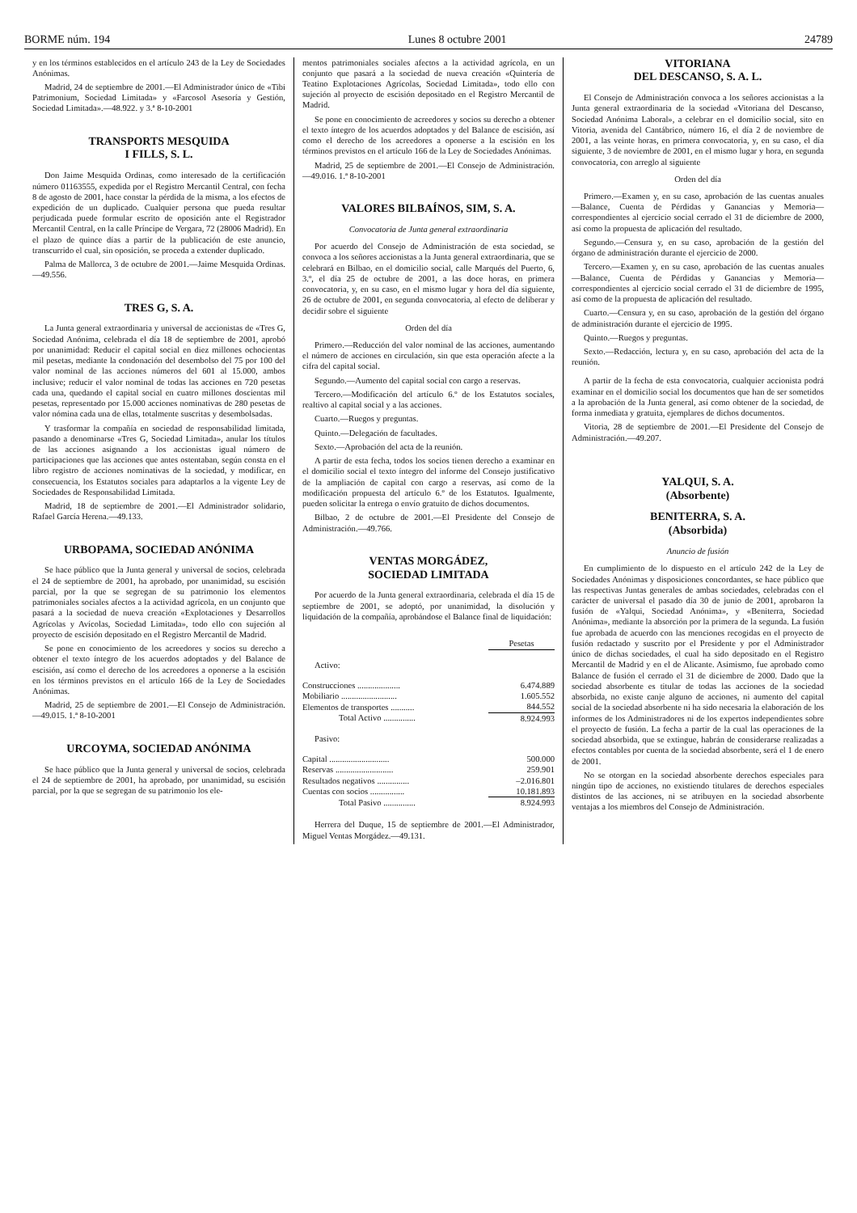BORME núm. 194 Lunes 8 octubre 2001 24789
y en los términos establecidos en el artículo 243 de la Ley de Sociedades Anónimas.
Madrid, 24 de septiembre de 2001.—El Administrador único de «Tibi Patrimonium, Sociedad Limitada» y «Farcosol Asesoría y Gestión, Sociedad Limitada».—48.922. y 3.ª 8-10-2001
TRANSPORTS MESQUIDA
I FILLS, S. L.
Don Jaime Mesquida Ordinas, como interesado de la certificación número 01163555, expedida por el Registro Mercantil Central, con fecha 8 de agosto de 2001, hace constar la pérdida de la misma, a los efectos de expedición de un duplicado. Cualquier persona que pueda resultar perjudicada puede formular escrito de oposición ante el Registrador Mercantil Central, en la calle Príncipe de Vergara, 72 (28006 Madrid). En el plazo de quince días a partir de la publicación de este anuncio, transcurrido el cual, sin oposición, se proceda a extender duplicado.
Palma de Mallorca, 3 de octubre de 2001.—Jaime Mesquida Ordinas.—49.556.
TRES G, S. A.
La Junta general extraordinaria y universal de accionistas de «Tres G, Sociedad Anónima, celebrada el día 18 de septiembre de 2001, aprobó por unanimidad: Reducir el capital social en diez millones ochocientas mil pesetas, mediante la condonación del desembolso del 75 por 100 del valor nominal de las acciones números del 601 al 15.000, ambos inclusive; reducir el valor nominal de todas las acciones en 720 pesetas cada una, quedando el capital social en cuatro millones doscientas mil pesetas, representado por 15.000 acciones nominativas de 280 pesetas de valor nómina cada una de ellas, totalmente suscritas y desembolsadas.
Y trasformar la compañía en sociedad de responsabilidad limitada, pasando a denominarse «Tres G, Sociedad Limitada», anular los títulos de las acciones asignando a los accionistas igual número de participaciones que las acciones que antes ostentaban, según consta en el libro registro de acciones nominativas de la sociedad, y modificar, en consecuencia, los Estatutos sociales para adaptarlos a la vigente Ley de Sociedades de Responsabilidad Limitada.
Madrid, 18 de septiembre de 2001.—El Administrador solidario, Rafael García Herena.—49.133.
URBOPAMA, SOCIEDAD ANÓNIMA
Se hace público que la Junta general y universal de socios, celebrada el 24 de septiembre de 2001, ha aprobado, por unanimidad, su escisión parcial, por la que se segregan de su patrimonio los elementos patrimoniales sociales afectos a la actividad agrícola, en un conjunto que pasará a la sociedad de nueva creación «Explotaciones y Desarrollos Agrícolas y Avícolas, Sociedad Limitada», todo ello con sujeción al proyecto de escisión depositado en el Registro Mercantil de Madrid.
Se pone en conocimiento de los acreedores y socios su derecho a obtener el texto íntegro de los acuerdos adoptados y del Balance de escisión, así como el derecho de los acreedores a oponerse a la escisión en los términos previstos en el artículo 166 de la Ley de Sociedades Anónimas.
Madrid, 25 de septiembre de 2001.—El Consejo de Administración.—49.015. 1.ª 8-10-2001
URCOYMA, SOCIEDAD ANÓNIMA
Se hace público que la Junta general y universal de socios, celebrada el 24 de septiembre de 2001, ha aprobado, por unanimidad, su escisión parcial, por la que se segregan de su patrimonio los ele-
mentos patrimoniales sociales afectos a la actividad agrícola, en un conjunto que pasará a la sociedad de nueva creación «Quintería de Teatino Explotaciones Agrícolas, Sociedad Limitada», todo ello con sujeción al proyecto de escisión depositado en el Registro Mercantil de Madrid.
Se pone en conocimiento de acreedores y socios su derecho a obtener el texto íntegro de los acuerdos adoptados y del Balance de escisión, así como el derecho de los acreedores a oponerse a la escisión en los términos previstos en el artículo 166 de la Ley de Sociedades Anónimas.
Madrid, 25 de septiembre de 2001.—El Consejo de Administración.—49.016. 1.ª 8-10-2001
VALORES BILBAÍNOS, SIM, S. A.
Convocatoria de Junta general extraordinaria
Por acuerdo del Consejo de Administración de esta sociedad, se convoca a los señores accionistas a la Junta general extraordinaria, que se celebrará en Bilbao, en el domicilio social, calle Marqués del Puerto, 6, 3.º, el día 25 de octubre de 2001, a las doce horas, en primera convocatoria, y, en su caso, en el mismo lugar y hora del día siguiente, 26 de octubre de 2001, en segunda convocatoria, al efecto de deliberar y decidir sobre el siguiente
Orden del día
Primero.—Reducción del valor nominal de las acciones, aumentando el número de acciones en circulación, sin que esta operación afecte a la cifra del capital social.
Segundo.—Aumento del capital social con cargo a reservas.
Tercero.—Modificación del artículo 6.º de los Estatutos sociales, realtivo al capital social y a las acciones.
Cuarto.—Ruegos y preguntas.
Quinto.—Delegación de facultades.
Sexto.—Aprobación del acta de la reunión.
A partir de esta fecha, todos los socios tienen derecho a examinar en el domicilio social el texto íntegro del informe del Consejo justificativo de la ampliación de capital con cargo a reservas, así como de la modificación propuesta del artículo 6.º de los Estatutos. Igualmente, pueden solicitar la entrega o envío gratuito de dichos documentos.
Bilbao, 2 de octubre de 2001.—El Presidente del Consejo de Administración.—49.766.
VENTAS MORGÁDEZ,
SOCIEDAD LIMITADA
Por acuerdo de la Junta general extraordinaria, celebrada el día 15 de septiembre de 2001, se adoptó, por unanimidad, la disolución y liquidación de la compañía, aprobándose el Balance final de liquidación:
| | Pesetas |
| Activo: | |
| Construcciones .................... | 6.474.889 |
| Mobiliario .......................... | 1.605.552 |
| Elementos de transportes ........... | 844.552 |
| Total Activo ............... | 8.924.993 |
| Pasivo: | |
| Capital ............................ | 500.000 |
| Reservas ........................... | 259.901 |
| Resultados negativos ............... | –2.016.801 |
| Cuentas con socios ................ | 10.181.893 |
| Total Pasivo ............... | 8.924.993 |
Herrera del Duque, 15 de septiembre de 2001.—El Administrador, Miguel Ventas Morgádez.—49.131.
VITORIANA
DEL DESCANSO, S. A. L.
El Consejo de Administración convoca a los señores accionistas a la Junta general extraordinaria de la sociedad «Vitoriana del Descanso, Sociedad Anónima Laboral», a celebrar en el domicilio social, sito en Vitoria, avenida del Cantábrico, número 16, el día 2 de noviembre de 2001, a las veinte horas, en primera convocatoria, y, en su caso, el día siguiente, 3 de noviembre de 2001, en el mismo lugar y hora, en segunda convocatoria, con arreglo al siguiente
Orden del día
Primero.—Examen y, en su caso, aprobación de las cuentas anuales —Balance, Cuenta de Pérdidas y Ganancias y Memoria— correspondientes al ejercicio social cerrado el 31 de diciembre de 2000, así como la propuesta de aplicación del resultado.
Segundo.—Censura y, en su caso, aprobación de la gestión del órgano de administración durante el ejercicio de 2000.
Tercero.—Examen y, en su caso, aprobación de las cuentas anuales —Balance, Cuenta de Pérdidas y Ganancias y Memoria— correspondientes al ejercicio social cerrado el 31 de diciembre de 1995, así como de la propuesta de aplicación del resultado.
Cuarto.—Censura y, en su caso, aprobación de la gestión del órgano de administración durante el ejercicio de 1995.
Quinto.—Ruegos y preguntas.
Sexto.—Redacción, lectura y, en su caso, aprobación del acta de la reunión.
A partir de la fecha de esta convocatoria, cualquier accionista podrá examinar en el domicilio social los documentos que han de ser sometidos a la aprobación de la Junta general, así como obtener de la sociedad, de forma inmediata y gratuita, ejemplares de dichos documentos.
Vitoria, 28 de septiembre de 2001.—El Presidente del Consejo de Administración.—49.207.
YALQUI, S. A.
(Absorbente)
BENITERRA, S. A.
(Absorbida)
Anuncio de fusión
En cumplimiento de lo dispuesto en el artículo 242 de la Ley de Sociedades Anónimas y disposiciones concordantes, se hace público que las respectivas Juntas generales de ambas sociedades, celebradas con el carácter de universal el pasado día 30 de junio de 2001, aprobaron la fusión de «Yalqui, Sociedad Anónima», y «Beniterra, Sociedad Anónima», mediante la absorción por la primera de la segunda. La fusión fue aprobada de acuerdo con las menciones recogidas en el proyecto de fusión redactado y suscrito por el Presidente y por el Administrador único de dichas sociedades, el cual ha sido depositado en el Registro Mercantil de Madrid y en el de Alicante. Asimismo, fue aprobado como Balance de fusión el cerrado el 31 de diciembre de 2000. Dado que la sociedad absorbente es titular de todas las acciones de la sociedad absorbida, no existe canje alguno de acciones, ni aumento del capital social de la sociedad absorbente ni ha sido necesaria la elaboración de los informes de los Administradores ni de los expertos independientes sobre el proyecto de fusión. La fecha a partir de la cual las operaciones de la sociedad absorbida, que se extingue, habrán de considerarse realizadas a efectos contables por cuenta de la sociedad absorbente, será el 1 de enero de 2001.
No se otorgan en la sociedad absorbente derechos especiales para ningún tipo de acciones, no existiendo titulares de derechos especiales distintos de las acciones, ni se atribuyen en la sociedad absorbente ventajas a los miembros del Consejo de Administración.